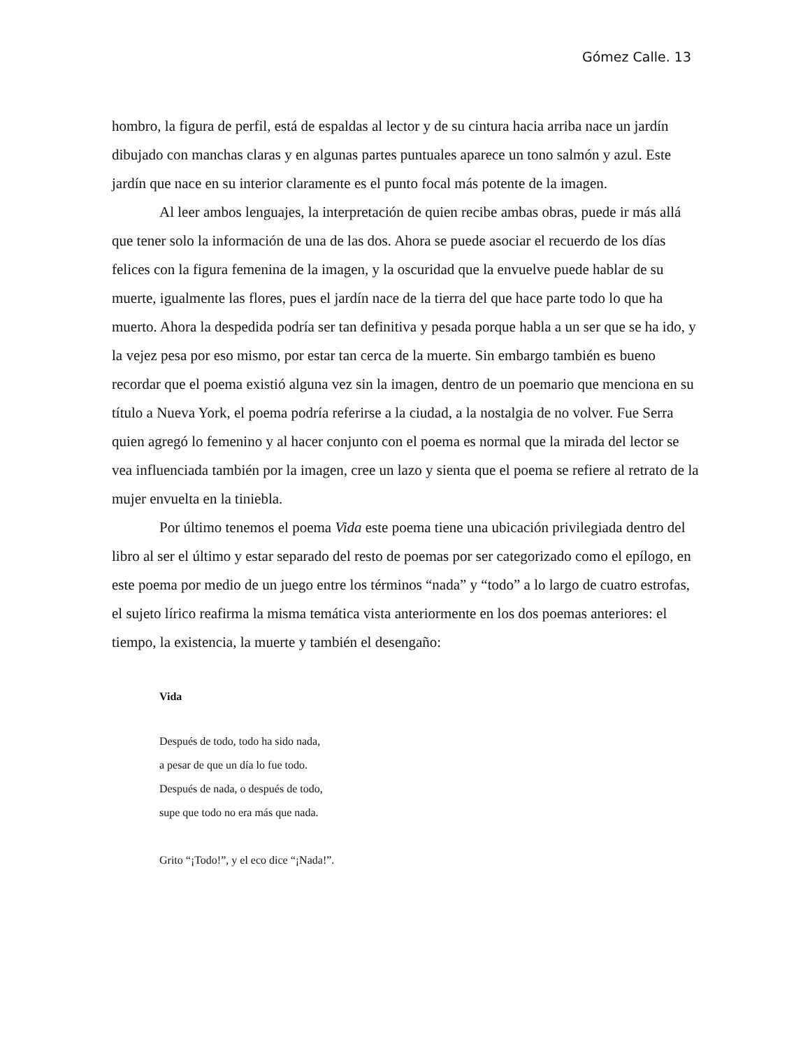Gómez Calle. 13
hombro, la figura de perfil, está de espaldas al lector y de su cintura hacia arriba nace un jardín dibujado con manchas claras y en algunas partes puntuales aparece un tono salmón y azul. Este jardín que nace en su interior claramente es el punto focal más potente de la imagen.
Al leer ambos lenguajes, la interpretación de quien recibe ambas obras, puede ir más allá que tener solo la información de una de las dos. Ahora se puede asociar el recuerdo de los días felices con la figura femenina de la imagen, y la oscuridad que la envuelve puede hablar de su muerte, igualmente las flores, pues el jardín nace de la tierra del que hace parte todo lo que ha muerto. Ahora la despedida podría ser tan definitiva y pesada porque habla a un ser que se ha ido, y la vejez pesa por eso mismo, por estar tan cerca de la muerte. Sin embargo también es bueno recordar que el poema existió alguna vez sin la imagen, dentro de un poemario que menciona en su título a Nueva York, el poema podría referirse a la ciudad, a la nostalgia de no volver. Fue Serra quien agregó lo femenino y al hacer conjunto con el poema es normal que la mirada del lector se vea influenciada también por la imagen, cree un lazo y sienta que el poema se refiere al retrato de la mujer envuelta en la tiniebla.
Por último tenemos el poema Vida este poema tiene una ubicación privilegiada dentro del libro al ser el último y estar separado del resto de poemas por ser categorizado como el epílogo, en este poema por medio de un juego entre los términos “nada” y “todo” a lo largo de cuatro estrofas, el sujeto lírico reafirma la misma temática vista anteriormente en los dos poemas anteriores: el tiempo, la existencia, la muerte y también el desengaño:
Vida
Después de todo, todo ha sido nada,
a pesar de que un día lo fue todo.
Después de nada, o después de todo,
supe que todo no era más que nada.
Grito “¡Todo!”, y el eco dice “¡Nada!”.